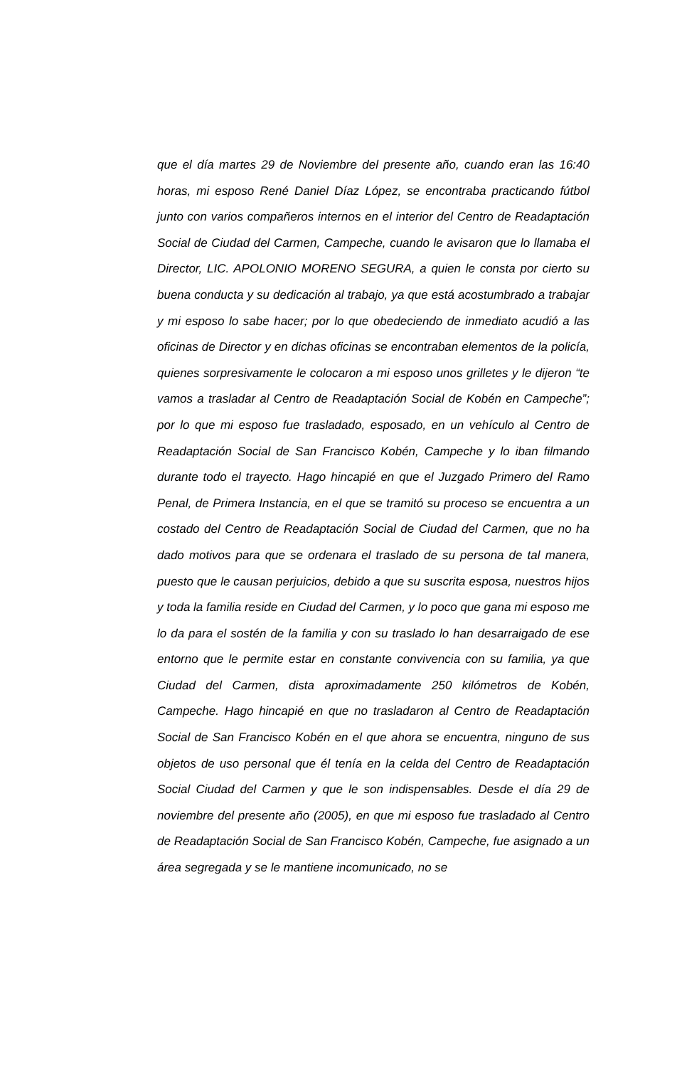que el día martes 29 de Noviembre del presente año, cuando eran las 16:40 horas, mi esposo René Daniel Díaz López, se encontraba practicando fútbol junto con varios compañeros internos en el interior del Centro de Readaptación Social de Ciudad del Carmen, Campeche, cuando le avisaron que lo llamaba el Director, LIC. APOLONIO MORENO SEGURA, a quien le consta por cierto su buena conducta y su dedicación al trabajo, ya que está acostumbrado a trabajar y mi esposo lo sabe hacer; por lo que obedeciendo de inmediato acudió a las oficinas de Director y en dichas oficinas se encontraban elementos de la policía, quienes sorpresivamente le colocaron a mi esposo unos grilletes y le dijeron “te vamos a trasladar al Centro de Readaptación Social de Kobén en Campeche”; por lo que mi esposo fue trasladado, esposado, en un vehículo al Centro de Readaptación Social de San Francisco Kobén, Campeche y lo iban filmando durante todo el trayecto. Hago hincapié en que el Juzgado Primero del Ramo Penal, de Primera Instancia, en el que se tramitó su proceso se encuentra a un costado del Centro de Readaptación Social de Ciudad del Carmen, que no ha dado motivos para que se ordenara el traslado de su persona de tal manera, puesto que le causan perjuicios, debido a que su suscrita esposa, nuestros hijos y toda la familia reside en Ciudad del Carmen, y lo poco que gana mi esposo me lo da para el sostén de la familia y con su traslado lo han desarraigado de ese entorno que le permite estar en constante convivencia con su familia, ya que Ciudad del Carmen, dista aproximadamente 250 kilómetros de Kobén, Campeche. Hago hincapié en que no trasladaron al Centro de Readaptación Social de San Francisco Kobén en el que ahora se encuentra, ninguno de sus objetos de uso personal que él tenía en la celda del Centro de Readaptación Social Ciudad del Carmen y que le son indispensables. Desde el día 29 de noviembre del presente año (2005), en que mi esposo fue trasladado al Centro de Readaptación Social de San Francisco Kobén, Campeche, fue asignado a un área segregada y se le mantiene incomunicado, no se